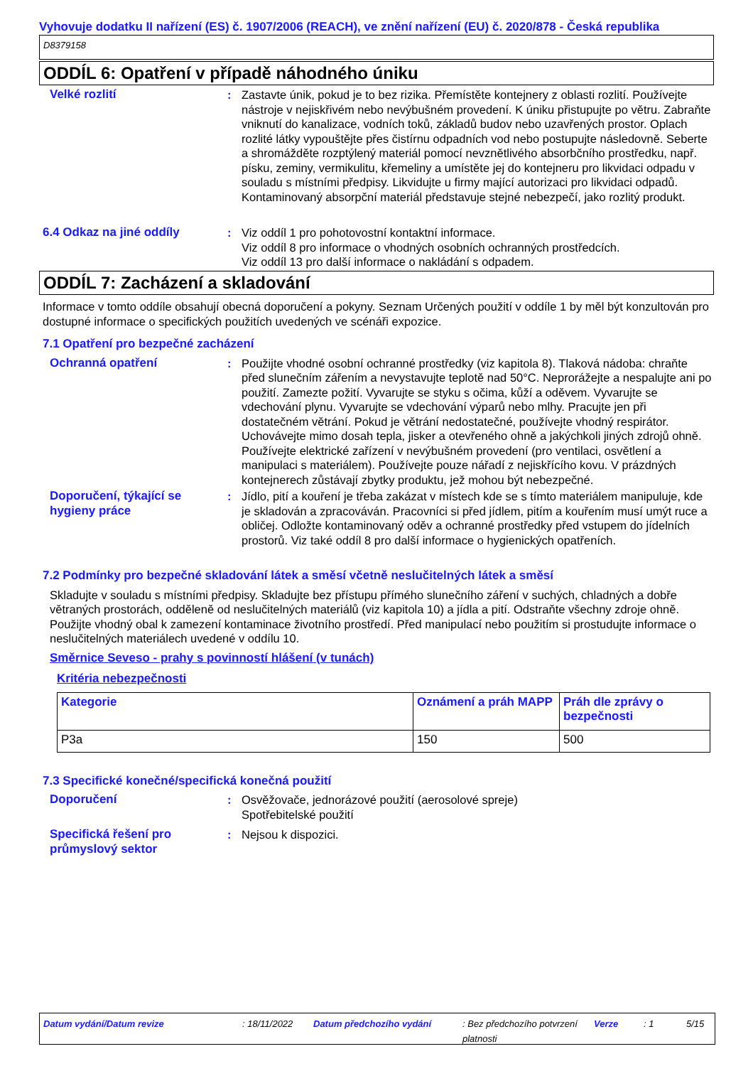Vyhovuje dodatku II nařízení (ES) č. 1907/2006 (REACH), ve znění nařízení (EU) č. 2020/878 - Česká republika
D8379158
ODDÍL 6: Opatření v případě náhodného úniku
Velké rozlití : Zastavte únik, pokud je to bez rizika. Přemístěte kontejnery z oblasti rozlití. Používejte nástroje v nejiskřivém nebo nevýbušném provedení. K úniku přistupujte po větru. Zabraňte vniknutí do kanalizace, vodních toků, základů budov nebo uzavřených prostor. Oplach rozlité látky vypouštějte přes čistírnu odpadních vod nebo postupujte následovně. Seberte a shromážděte rozptýlený materiál pomocí nevznětlivého absorbčního prostředku, např. písku, zeminy, vermikulitu, křemeliny a umístěte jej do kontejneru pro likvidaci odpadu v souladu s místními předpisy. Likvidujte u firmy mající autorizaci pro likvidaci odpadů. Kontaminovaný absorpční materiál představuje stejné nebezpečí, jako rozlitý produkt.
6.4 Odkaz na jiné oddíly : Viz oddíl 1 pro pohotovostní kontaktní informace.
Viz oddíl 8 pro informace o vhodných osobních ochranných prostředcích.
Viz oddíl 13 pro další informace o nakládání s odpadem.
ODDÍL 7: Zacházení a skladování
Informace v tomto oddíle obsahují obecná doporučení a pokyny. Seznam Určených použití v oddíle 1 by měl být konzultován pro dostupné informace o specifických použitích uvedených ve scénáři expozice.
7.1 Opatření pro bezpečné zacházení
Ochranná opatření : Použijte vhodné osobní ochranné prostředky (viz kapitola 8). Tlaková nádoba: chraňte před slunečním zářením a nevystavujte teplotě nad 50°C. Neprorážejte a nespalujte ani po použití. Zamezte požití. Vyvarujte se styku s očima, kůží a oděvem. Vyvarujte se vdechování plynu. Vyvarujte se vdechování výparů nebo mlhy. Pracujte jen při dostatečném větrání. Pokud je větrání nedostatečné, používejte vhodný respirátor. Uchovávejte mimo dosah tepla, jisker a otevřeného ohně a jakýchkoli jiných zdrojů ohně. Používejte elektrické zařízení v nevýbušném provedení (pro ventilaci, osvětlení a manipulaci s materiálem). Používejte pouze nářadí z nejiskřícího kovu. V prázdných kontejnerech zůstávají zbytky produktu, jež mohou být nebezpečné.
Doporučení, týkající se hygieny práce
: Jídlo, pití a kouření je třeba zakázat v místech kde se s tímto materiálem manipuluje, kde je skladován a zpracováván. Pracovníci si před jídlem, pitím a kouřením musí umýt ruce a obličej. Odložte kontaminovaný oděv a ochranné prostředky před vstupem do jídelních prostorů. Viz také oddíl 8 pro další informace o hygienických opatřeních.
7.2 Podmínky pro bezpečné skladování látek a směsí včetně neslučitelných látek a směsí
Skladujte v souladu s místními předpisy. Skladujte bez přístupu přímého slunečního záření v suchých, chladných a dobře větraných prostorách, odděleně od neslučitelných materiálů (viz kapitola 10) a jídla a pití. Odstraňte všechny zdroje ohně. Použijte vhodný obal k zamezení kontaminace životního prostředí. Před manipulací nebo použitím si prostudujte informace o neslučitelných materiálech uvedené v oddílu 10.
Směrnice Seveso - prahy s povinností hlášení (v tunách)
Kritéria nebezpečnosti
| Kategorie | Oznámení a práh MAPP | Práh dle zprávy o bezpečnosti |
| --- | --- | --- |
| P3a | 150 | 500 |
7.3 Specifické konečné/specifická konečná použití
Doporučení : Osvěžovače, jednorázové použití (aerosolové spreje)
Spotřebitelské použití
Specifická řešení pro průmyslový sektor
: Nejsou k dispozici.
Datum vydání/Datum revize: 18/11/2022 Datum předchozího vydání: Bez předchozího potvrzení platnosti Verze: 1 5/15